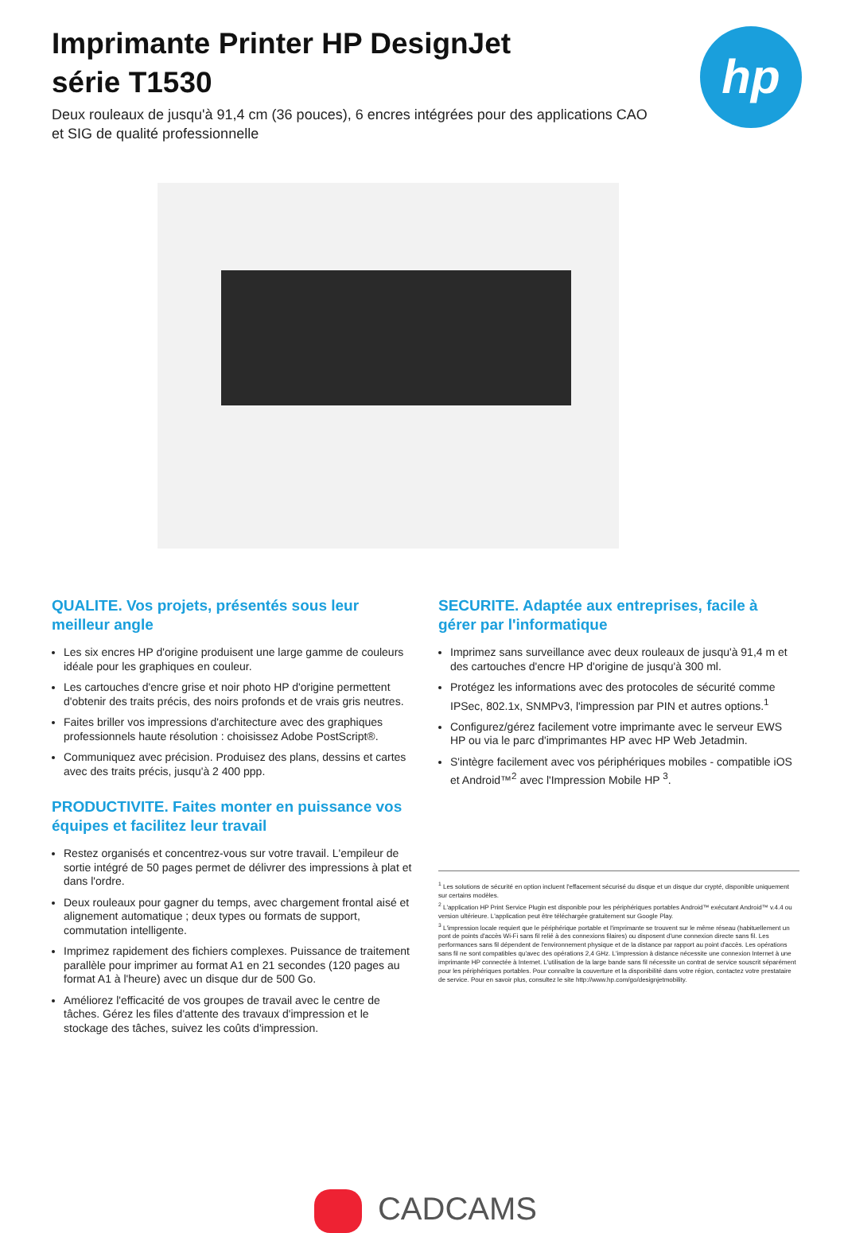hp
Imprimante Printer HP DesignJet
série T1530
Deux rouleaux de jusqu'à 91,4 cm (36 pouces), 6 encres intégrées pour des applications CAO et SIG de qualité professionnelle
QUALITE. Vos projets, présentés sous leur meilleur angle
Les six encres HP d'origine produisent une large gamme de couleurs idéale pour les graphiques en couleur.
Les cartouches d'encre grise et noir photo HP d'origine permettent d'obtenir des traits précis, des noirs profonds et de vrais gris neutres.
Faites briller vos impressions d'architecture avec des graphiques professionnels haute résolution : choisissez Adobe PostScript®.
Communiquez avec précision. Produisez des plans, dessins et cartes avec des traits précis, jusqu'à 2 400 ppp.
PRODUCTIVITE. Faites monter en puissance vos équipes et facilitez leur travail
Restez organisés et concentrez-vous sur votre travail. L'empileur de sortie intégré de 50 pages permet de délivrer des impressions à plat et dans l'ordre.
Deux rouleaux pour gagner du temps, avec chargement frontal aisé et alignement automatique ; deux types ou formats de support, commutation intelligente.
Imprimez rapidement des fichiers complexes. Puissance de traitement parallèle pour imprimer au format A1 en 21 secondes (120 pages au format A1 à l'heure) avec un disque dur de 500 Go.
Améliorez l'efficacité de vos groupes de travail avec le centre de tâches. Gérez les files d'attente des travaux d'impression et le stockage des tâches, suivez les coûts d'impression.
SECURITE. Adaptée aux entreprises, facile à gérer par l'informatique
Imprimez sans surveillance avec deux rouleaux de jusqu'à 91,4 m et des cartouches d'encre HP d'origine de jusqu'à 300 ml.
Protégez les informations avec des protocoles de sécurité comme IPSec, 802.1x, SNMPv3, l'impression par PIN et autres options.<sup>1</sup>
Configurez/gérez facilement votre imprimante avec le serveur EWS HP ou via le parc d'imprimantes HP avec HP Web Jetadmin.
S'intègre facilement avec vos périphériques mobiles - compatible iOS et Android™<sup>2</sup> avec l'Impression Mobile HP <sup>3</sup>.
<sup>1</sup> Les solutions de sécurité en option incluent l'effacement sécurisé du disque et un disque dur crypté, disponible uniquement sur certains modèles.
<sup>2</sup> L'application HP Print Service Plugin est disponible pour les périphériques portables Android™ exécutant Android™ v.4.4 ou version ultérieure. L'application peut être téléchargée gratuitement sur Google Play.
<sup>3</sup> L'impression locale requiert que le périphérique portable et l'imprimante se trouvent sur le même réseau (habituellement un pont de points d'accès Wi-Fi sans fil relié à des connexions filaires) ou disposent d'une connexion directe sans fil. Les performances sans fil dépendent de l'environnement physique et de la distance par rapport au point d'accès. Les opérations sans fil ne sont compatibles qu'avec des opérations 2,4 GHz. L'impression à distance nécessite une connexion Internet à une imprimante HP connectée à Internet. L'utilisation de la large bande sans fil nécessite un contrat de service souscrit séparément pour les périphériques portables. Pour connaître la couverture et la disponibilité dans votre région, contactez votre prestataire de service. Pour en savoir plus, consultez le site http://www.hp.com/go/designjetmobility.
CADCAMS